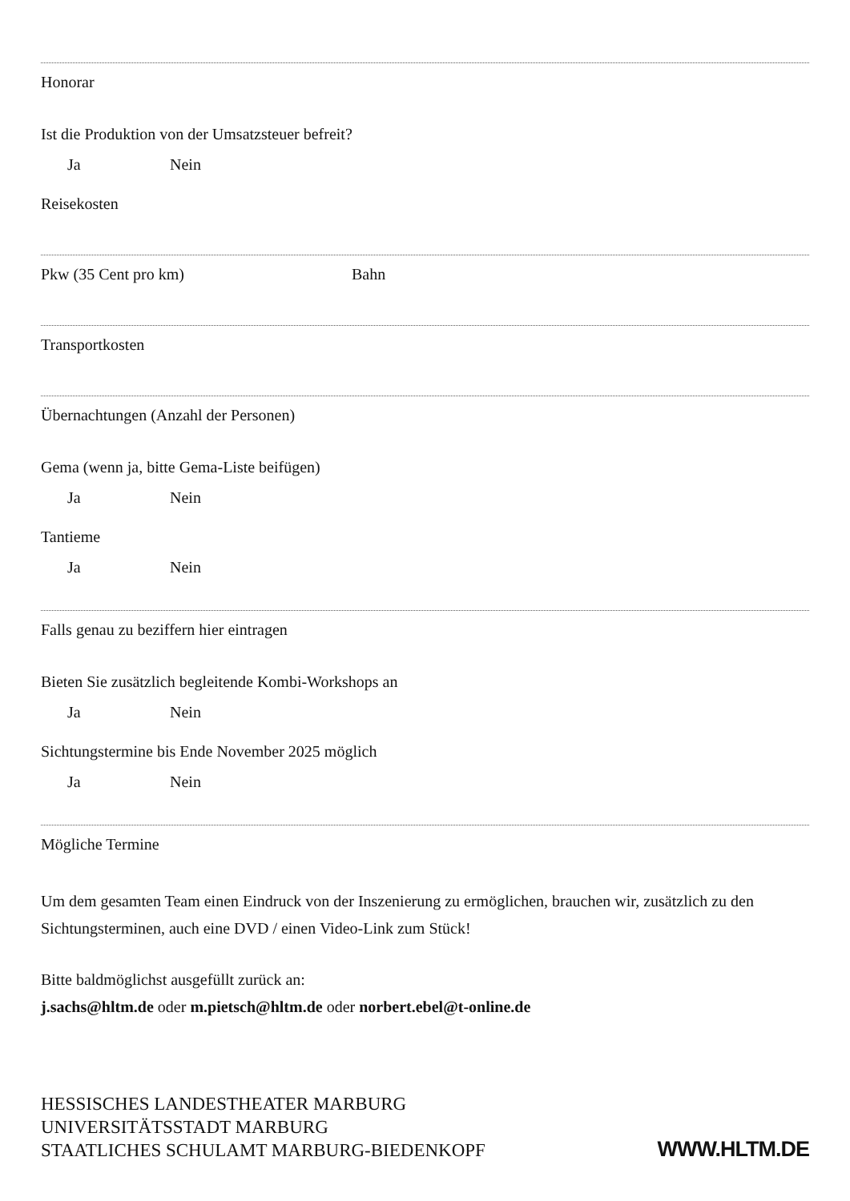Honorar
Ist die Produktion von der Umsatzsteuer befreit?
Ja Nein
Reisekosten
Pkw (35 Cent pro km) Bahn
Transportkosten
Übernachtungen (Anzahl der Personen)
Gema (wenn ja, bitte Gema-Liste beifügen)
Ja Nein
Tantieme
Ja Nein
Falls genau zu beziffern hier eintragen
Bieten Sie zusätzlich begleitende Kombi-Workshops an
Ja Nein
Sichtungstermine bis Ende November 2025 möglich
Ja Nein
Mögliche Termine
Um dem gesamten Team einen Eindruck von der Inszenierung zu ermöglichen, brauchen wir, zusätzlich zu den Sichtungsterminen, auch eine DVD / einen Video-Link zum Stück!
Bitte baldmöglichst ausgefüllt zurück an:
j.sachs@hltm.de oder m.pietsch@hltm.de oder norbert.ebel@t-online.de
HESSISCHES LANDESTHEATER MARBURG
UNIVERSITÄTSSTADT MARBURG
STAATLICHES SCHULAMT MARBURG-BIEDENKOPF
WWW.HLTM.DE